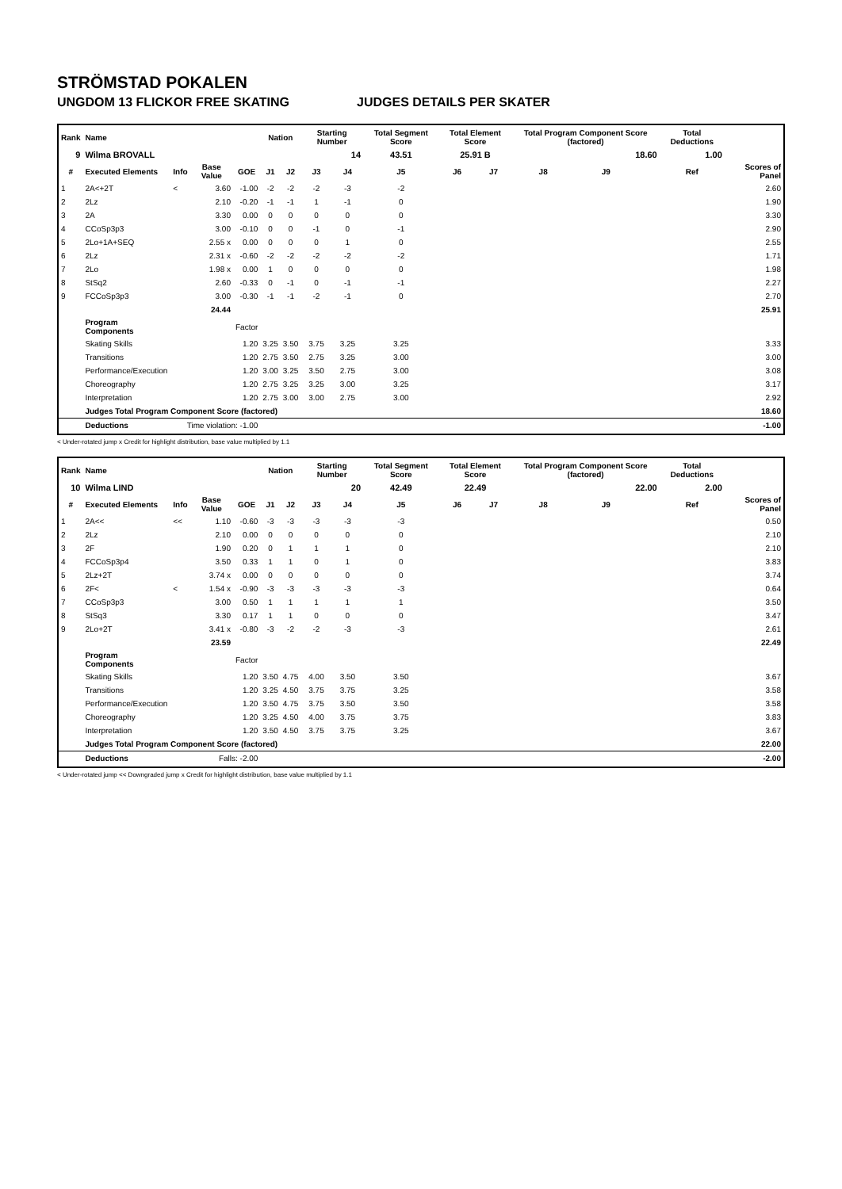STRÖMSTAD POKALEN
UNGDOM 13 FLICKOR FREE SKATING JUDGES DETAILS PER SKATER
| Rank | Name | | | | Nation | | Starting Number | | Total Segment Score | Total Element Score | | Total Program Component Score (factored) | | | Total Deductions | |
| --- | --- | --- | --- | --- | --- | --- | --- | --- | --- | --- | --- | --- | --- | --- | --- | --- |
| 9 | Wilma BROVALL | | | | | | 14 | | 43.51 | 25.91 B | | 18.60 | | | 1.00 | |
| # | Executed Elements | Info | Base Value | GOE | J1 | J2 | J3 | J4 | J5 | J6 | J7 | J8 | J9 | | Ref | Scores of Panel |
| 1 | 2A<+2T | < | 3.60 | -1.00 | -2 | -2 | -2 | -3 | -2 | | | | | | | 2.60 |
| 2 | 2Lz | | 2.10 | -0.20 | -1 | -1 | 1 | -1 | 0 | | | | | | | 1.90 |
| 3 | 2A | | 3.30 | 0.00 | 0 | 0 | 0 | 0 | 0 | | | | | | | 3.30 |
| 4 | CCoSp3p3 | | 3.00 | -0.10 | 0 | 0 | -1 | 0 | -1 | | | | | | | 2.90 |
| 5 | 2Lo+1A+SEQ | | 2.55 x | 0.00 | 0 | 0 | 0 | 1 | 0 | | | | | | | 2.55 |
| 6 | 2Lz | | 2.31 x | -0.60 | -2 | -2 | -2 | -2 | -2 | | | | | | | 1.71 |
| 7 | 2Lo | | 1.98 x | 0.00 | 1 | 0 | 0 | 0 | 0 | | | | | | | 1.98 |
| 8 | StSq2 | | 2.60 | -0.33 | 0 | -1 | 0 | -1 | -1 | | | | | | | 2.27 |
| 9 | FCCoSp3p3 | | 3.00 | -0.30 | -1 | -1 | -2 | -1 | 0 | | | | | | | 2.70 |
| | | | 24.44 | | | | | | | | | | | | | 25.91 |
| | Program Components | | | Factor | | | | | | | | | | | | |
| | Skating Skills | | | 1.20 | 3.25 | 3.50 | 3.75 | 3.25 | 3.25 | | | | | | | 3.33 |
| | Transitions | | | 1.20 | 2.75 | 3.50 | 2.75 | 3.25 | 3.00 | | | | | | | 3.00 |
| | Performance/Execution | | | 1.20 | 3.00 | 3.25 | 3.50 | 2.75 | 3.00 | | | | | | | 3.08 |
| | Choreography | | | 1.20 | 2.75 | 3.25 | 3.25 | 3.00 | 3.25 | | | | | | | 3.17 |
| | Interpretation | | | 1.20 | 2.75 | 3.00 | 3.00 | 2.75 | 3.00 | | | | | | | 2.92 |
| | Judges Total Program Component Score (factored) | | | | | | | | | | | | | | | 18.60 |
| | Deductions | Time violation: -1.00 | | | | | | | | | | | | | | -1.00 |
< Under-rotated jump x Credit for highlight distribution, base value multiplied by 1.1
| Rank | Name | | | | Nation | | Starting Number | | Total Segment Score | Total Element Score | | Total Program Component Score (factored) | | | Total Deductions | |
| --- | --- | --- | --- | --- | --- | --- | --- | --- | --- | --- | --- | --- | --- | --- | --- | --- |
| 10 | Wilma LIND | | | | | | 20 | | 42.49 | 22.49 | | 22.00 | | | 2.00 | |
| # | Executed Elements | Info | Base Value | GOE | J1 | J2 | J3 | J4 | J5 | J6 | J7 | J8 | J9 | | Ref | Scores of Panel |
| 1 | 2A<< | << | 1.10 | -0.60 | -3 | -3 | -3 | -3 | -3 | | | | | | | 0.50 |
| 2 | 2Lz | | 2.10 | 0.00 | 0 | 0 | 0 | 0 | 0 | | | | | | | 2.10 |
| 3 | 2F | | 1.90 | 0.20 | 0 | 1 | 1 | 1 | 0 | | | | | | | 2.10 |
| 4 | FCCoSp3p4 | | 3.50 | 0.33 | 1 | 1 | 0 | 1 | 0 | | | | | | | 3.83 |
| 5 | 2Lz+2T | | 3.74 x | 0.00 | 0 | 0 | 0 | 0 | 0 | | | | | | | 3.74 |
| 6 | 2F< | < | 1.54 x | -0.90 | -3 | -3 | -3 | -3 | -3 | | | | | | | 0.64 |
| 7 | CCoSp3p3 | | 3.00 | 0.50 | 1 | 1 | 1 | 1 | 1 | | | | | | | 3.50 |
| 8 | StSq3 | | 3.30 | 0.17 | 1 | 1 | 0 | 0 | 0 | | | | | | | 3.47 |
| 9 | 2Lo+2T | | 3.41 x | -0.80 | -3 | -2 | -2 | -3 | -3 | | | | | | | 2.61 |
| | | | 23.59 | | | | | | | | | | | | | 22.49 |
| | Program Components | | | Factor | | | | | | | | | | | | |
| | Skating Skills | | | 1.20 | 3.50 | 4.75 | 4.00 | 3.50 | 3.50 | | | | | | | 3.67 |
| | Transitions | | | 1.20 | 3.25 | 4.50 | 3.75 | 3.75 | 3.25 | | | | | | | 3.58 |
| | Performance/Execution | | | 1.20 | 3.50 | 4.75 | 3.75 | 3.50 | 3.50 | | | | | | | 3.58 |
| | Choreography | | | 1.20 | 3.25 | 4.50 | 4.00 | 3.75 | 3.75 | | | | | | | 3.83 |
| | Interpretation | | | 1.20 | 3.50 | 4.50 | 3.75 | 3.75 | 3.25 | | | | | | | 3.67 |
| | Judges Total Program Component Score (factored) | | | | | | | | | | | | | | | 22.00 |
| | Deductions | Falls: -2.00 | | | | | | | | | | | | | | -2.00 |
< Under-rotated jump << Downgraded jump x Credit for highlight distribution, base value multiplied by 1.1